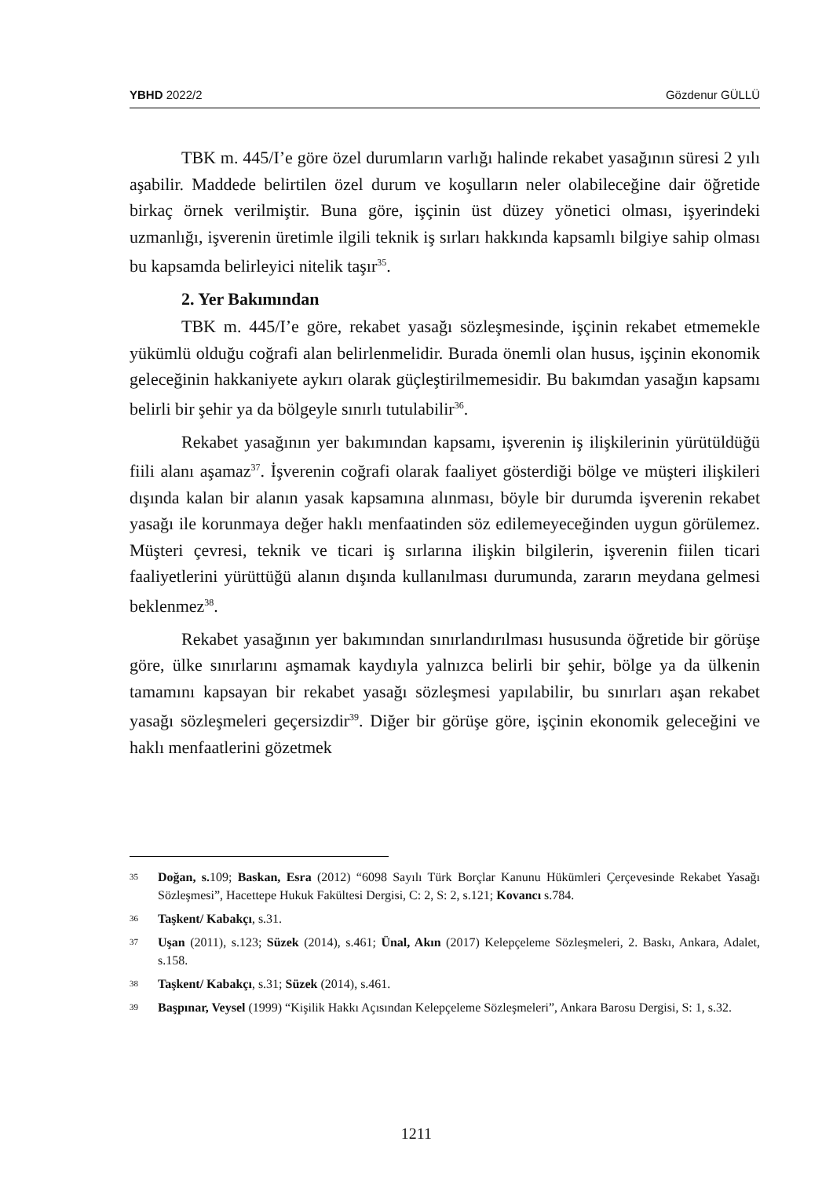YBHD 2022/2 Gözdenur GÜLLÜ
TBK m. 445/I’e göre özel durumların varlığı halinde rekabet yasağının süresi 2 yılı aşabilir. Maddede belirtilen özel durum ve koşulların neler olabileceğine dair öğretide birkaç örnek verilmiştir. Buna göre, işçinin üst düzey yönetici olması, işyerindeki uzmanlığı, işverenin üretimle ilgili teknik iş sırları hakkında kapsamlı bilgiye sahip olması bu kapsamda belirleyici nitelik taşır<sup>35</sup>.
2. Yer Bakımından
TBK m. 445/I’e göre, rekabet yasağı sözleşmesinde, işçinin rekabet etmemekle yükümlü olduğu coğrafi alan belirlenmelidir. Burada önemli olan husus, işçinin ekonomik geleceğinin hakkaniyete aykırı olarak güçleştirilmemesidir. Bu bakımdan yasağın kapsamı belirli bir şehir ya da bölgeyle sınırlı tutulabilir<sup>36</sup>.
Rekabet yasağının yer bakımından kapsamı, işverenin iş ilişkilerinin yürütüldüğü fiili alanı aşamaz<sup>37</sup>. İşverenin coğrafi olarak faaliyet gösterdiği bölge ve müşteri ilişkileri dışında kalan bir alanın yasak kapsamına alınması, böyle bir durumda işverenin rekabet yasağı ile korunmaya değer haklı menfaatinden söz edilemeyeceğinden uygun görülemez. Müşteri çevresi, teknik ve ticari iş sırlarına ilişkin bilgilerin, işverenin fiilen ticari faaliyetlerini yürüttüğü alanın dışında kullanılması durumunda, zararın meydana gelmesi beklenmez<sup>38</sup>.
Rekabet yasağının yer bakımından sınırlandırılması hususunda öğretide bir görüşe göre, ülke sınırlarını aşmamak kaydıyla yalnızca belirli bir şehir, bölge ya da ülkenin tamamını kapsayan bir rekabet yasağı sözleşmesi yapılabilir, bu sınırları aşan rekabet yasağı sözleşmeleri geçersizdir<sup>39</sup>. Diğer bir görüşe göre, işçinin ekonomik geleceğini ve haklı menfaatlerini gözetmek
35
Doğan, s. 109; Baskan, Esra (2012) “6098 Sayılı Türk Borçlar Kanunu Hükümleri Çerçevesinde Rekabet Yasağı Sözleşmesi”, Hacettepe Hukuk Fakültesi Dergisi, C: 2, S: 2, s.121; Kovancı s.784.
36
Taşkent/ Kabakçı, s.31.
37
Uşan (2011), s.123; Süzek (2014), s.461; Ünal, Akın (2017) Kelepçeleme Sözleşmeleri, 2. Baskı, Ankara, Adalet, s.158.
38
Taşkent/ Kabakçı, s.31; Süzek (2014), s.461.
39
Başpınar, Veysel (1999) “Kişilik Hakkı Açısından Kelepçeleme Sözleşmeleri”, Ankara Barosu Dergisi, S: 1, s.32.
1211